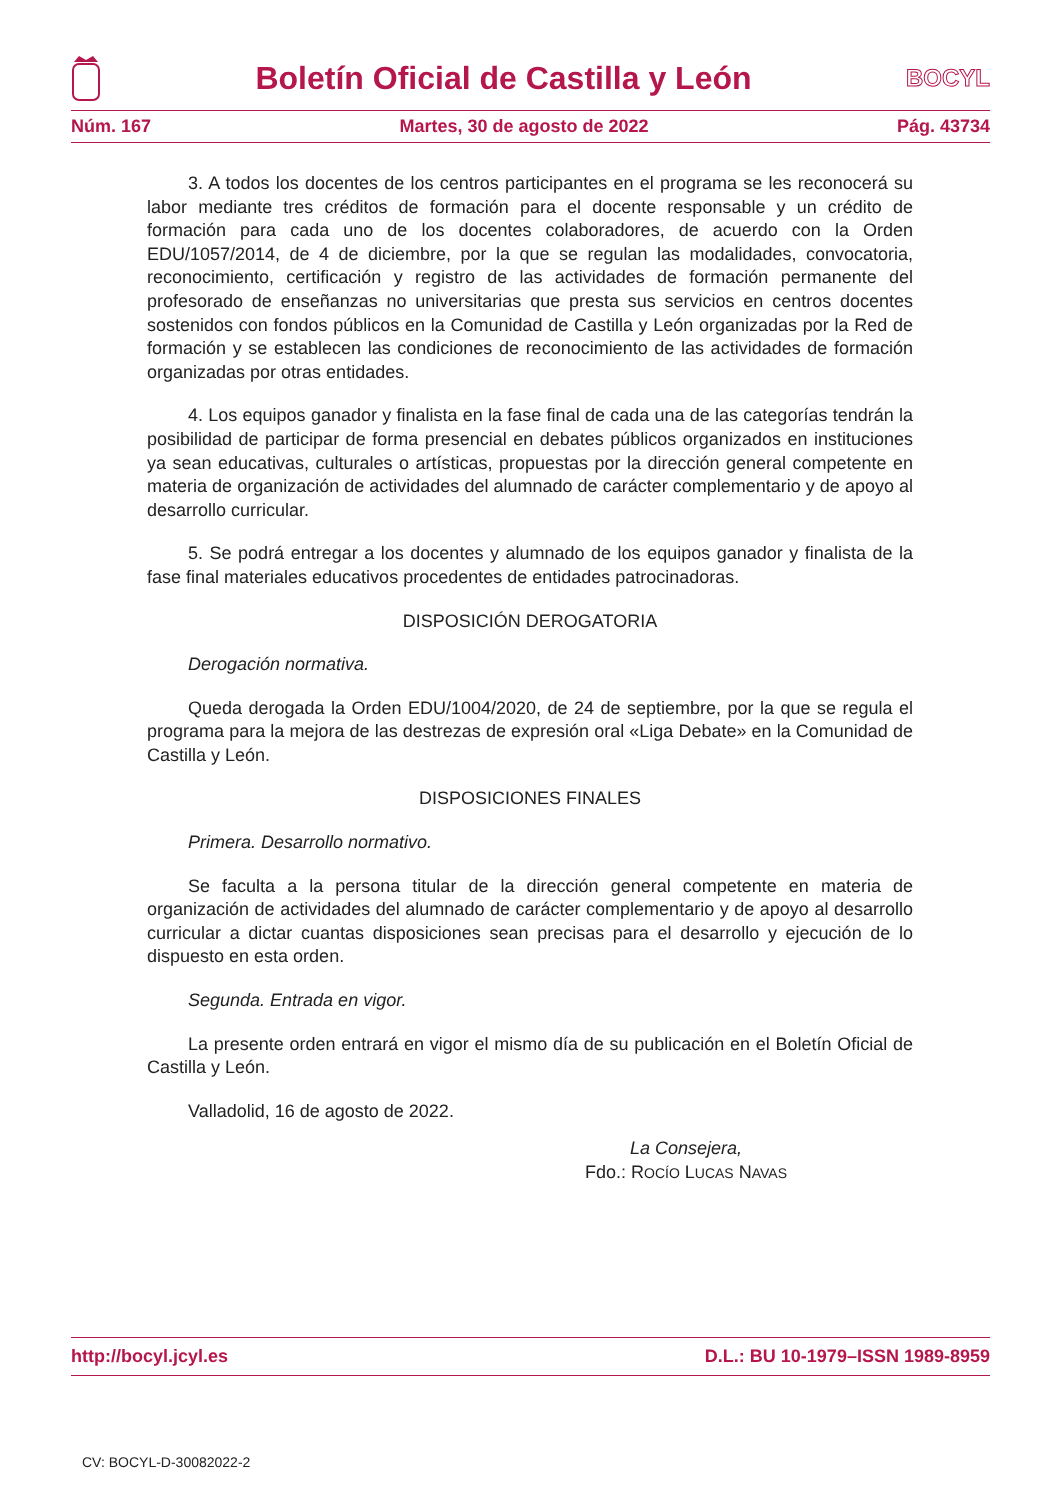Boletín Oficial de Castilla y León
BOCYL
Núm. 167 Martes, 30 de agosto de 2022 Pág. 43734
3. A todos los docentes de los centros participantes en el programa se les reconocerá su labor mediante tres créditos de formación para el docente responsable y un crédito de formación para cada uno de los docentes colaboradores, de acuerdo con la Orden EDU/1057/2014, de 4 de diciembre, por la que se regulan las modalidades, convocatoria, reconocimiento, certificación y registro de las actividades de formación permanente del profesorado de enseñanzas no universitarias que presta sus servicios en centros docentes sostenidos con fondos públicos en la Comunidad de Castilla y León organizadas por la Red de formación y se establecen las condiciones de reconocimiento de las actividades de formación organizadas por otras entidades.
4. Los equipos ganador y finalista en la fase final de cada una de las categorías tendrán la posibilidad de participar de forma presencial en debates públicos organizados en instituciones ya sean educativas, culturales o artísticas, propuestas por la dirección general competente en materia de organización de actividades del alumnado de carácter complementario y de apoyo al desarrollo curricular.
5. Se podrá entregar a los docentes y alumnado de los equipos ganador y finalista de la fase final materiales educativos procedentes de entidades patrocinadoras.
DISPOSICIÓN DEROGATORIA
Derogación normativa.
Queda derogada la Orden EDU/1004/2020, de 24 de septiembre, por la que se regula el programa para la mejora de las destrezas de expresión oral «Liga Debate» en la Comunidad de Castilla y León.
DISPOSICIONES FINALES
Primera. Desarrollo normativo.
Se faculta a la persona titular de la dirección general competente en materia de organización de actividades del alumnado de carácter complementario y de apoyo al desarrollo curricular a dictar cuantas disposiciones sean precisas para el desarrollo y ejecución de lo dispuesto en esta orden.
Segunda. Entrada en vigor.
La presente orden entrará en vigor el mismo día de su publicación en el Boletín Oficial de Castilla y León.
Valladolid, 16 de agosto de 2022.
La Consejera,
Fdo.: ROCÍO LUCAS NAVAS
http://bocyl.jcyl.es D.L.: BU 10-1979–ISSN 1989-8959
CV: BOCYL-D-30082022-2